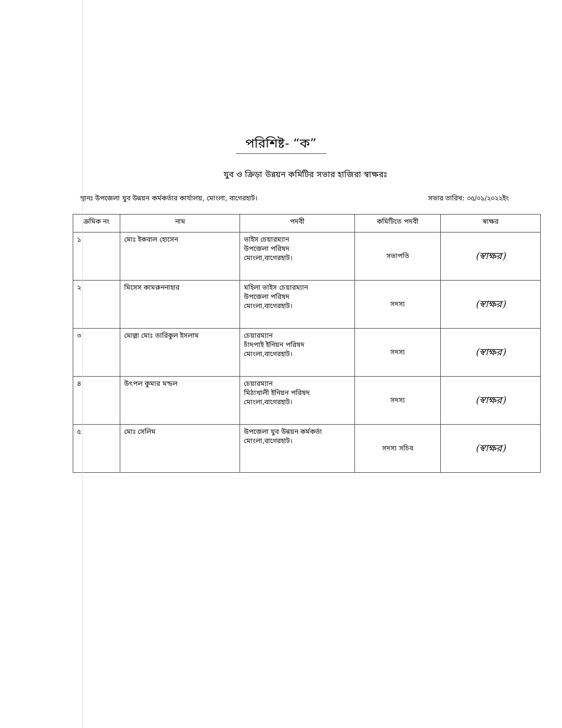পরিশিষ্ট- “ক”
যুব ও ক্রিড়া উন্নয়ন কমিটির সভার হাজিরা স্বাক্ষরঃ
স্থানঃ উপজেলা যুব উন্নয়ন কর্মকর্তার কার্যালয়, মোংলা, বাগেরহাট। সভার তারিখ: ০৫/০১/২০২২ইং
| ক্রমিক নং | নাম | পদবী | কমিটিতে পদবী | স্বাক্ষর |
| --- | --- | --- | --- | --- |
| ১ | মোঃ ইকবাল হোসেন | ভাইস চেয়ারম্যান উপজেলা পরিষদ মোংলা,বাগেরহাট। | সভাপতি | (স্বাক্ষর) |
| ২ | মিসেস কামরুননাহার | মহিলা ভাইস চেয়ারম্যান উপজেলা পরিষদ মোংলা,বাগেরহাট। | সদস্য | (স্বাক্ষর) |
| ৩ | মোল্লা মোঃ তারিকুল ইসলাম | চেয়ারম্যান চাঁদপাই ইনিয়ন পরিষদ মোংলা,বাগেরহাট। | সদস্য | (স্বাক্ষর) |
| ৪ | উৎপল কুমার মন্ডল | চেয়ারম্যান মিঠাখালী ইনিয়ন পরিষদ মোংলা,বাগেরহাট। | সদস্য | (স্বাক্ষর) |
| ৫ | মোঃ সেলিম | উপজেলা যুব উন্নয়ন কর্মকর্তা মোংলা,বাগেরহাট। | সদস্য সচিব | (স্বাক্ষর) |